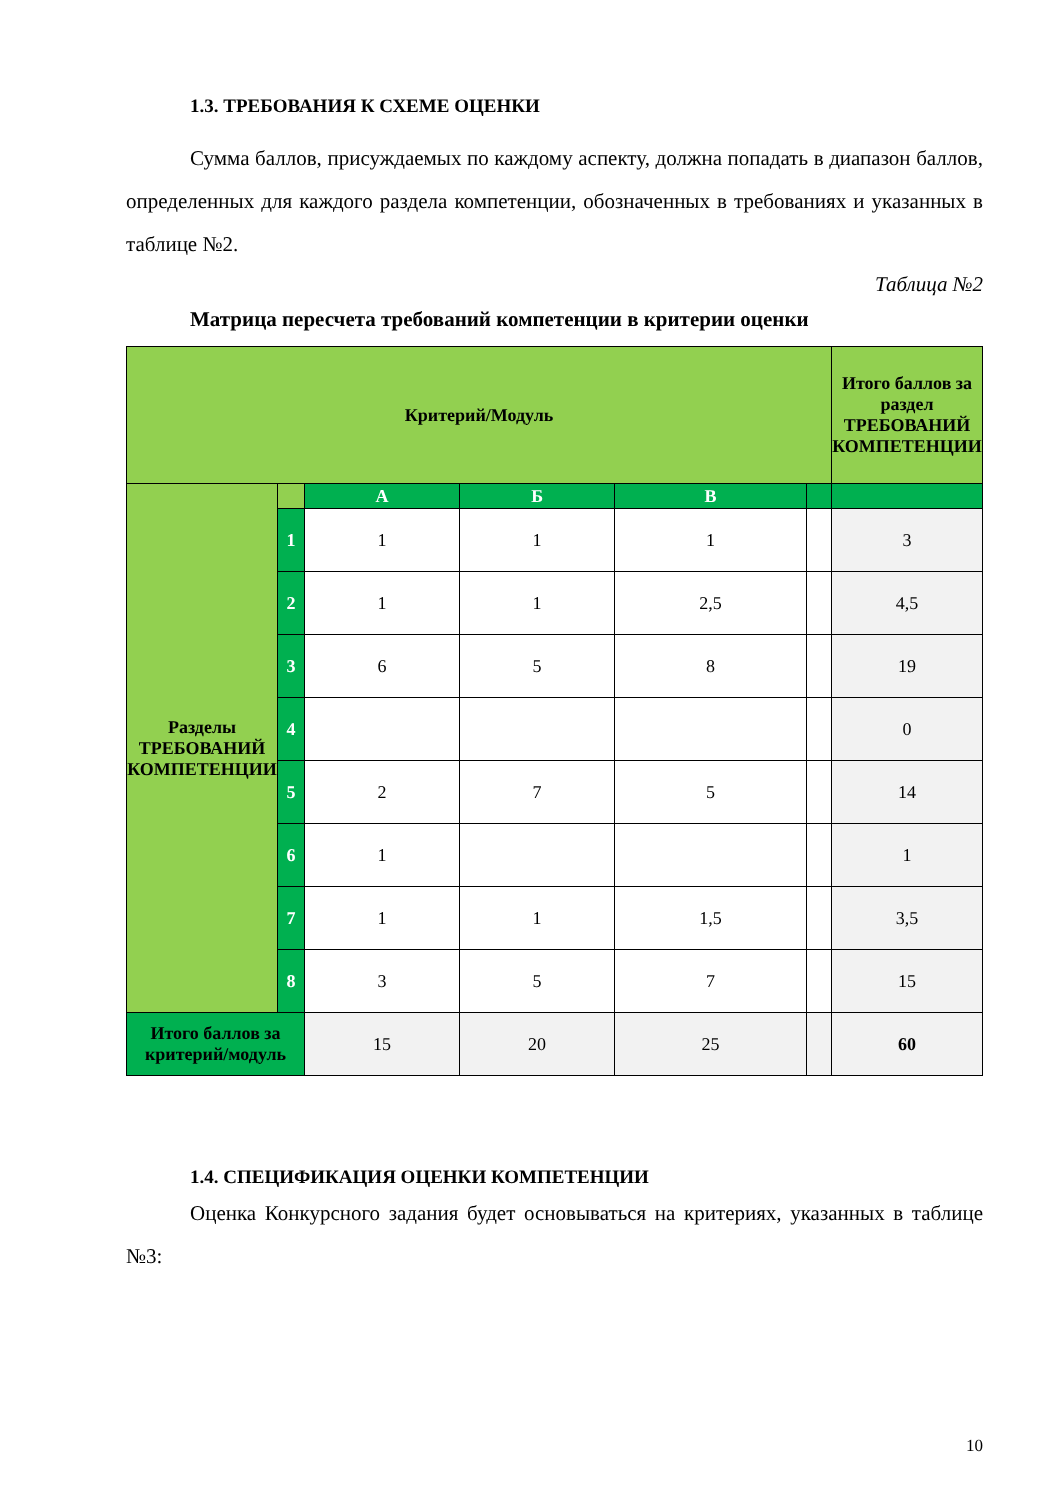1.3. ТРЕБОВАНИЯ К СХЕМЕ ОЦЕНКИ
Сумма баллов, присуждаемых по каждому аспекту, должна попадать в диапазон баллов, определенных для каждого раздела компетенции, обозначенных в требованиях и указанных в таблице №2.
Таблица №2
Матрица пересчета требований компетенции в критерии оценки
| Критерий/Модуль | | | | | | Итого баллов за раздел ТРЕБОВАНИЙ КОМПЕТЕНЦИИ |
| Разделы ТРЕБОВАНИЙ КОМПЕТЕНЦИИ | | А | Б | В | | |
| | 1 | 1 | 1 | 1 | | 3 |
| | 2 | 1 | 1 | 2,5 | | 4,5 |
| | 3 | 6 | 5 | 8 | | 19 |
| | 4 | | | | | 0 |
| | 5 | 2 | 7 | 5 | | 14 |
| | 6 | 1 | | | | 1 |
| | 7 | 1 | 1 | 1,5 | | 3,5 |
| | 8 | 3 | 5 | 7 | | 15 |
| Итого баллов за критерий/модуль | | 15 | 20 | 25 | | 60 |
1.4. СПЕЦИФИКАЦИЯ ОЦЕНКИ КОМПЕТЕНЦИИ
Оценка Конкурсного задания будет основываться на критериях, указанных в таблице №3:
10